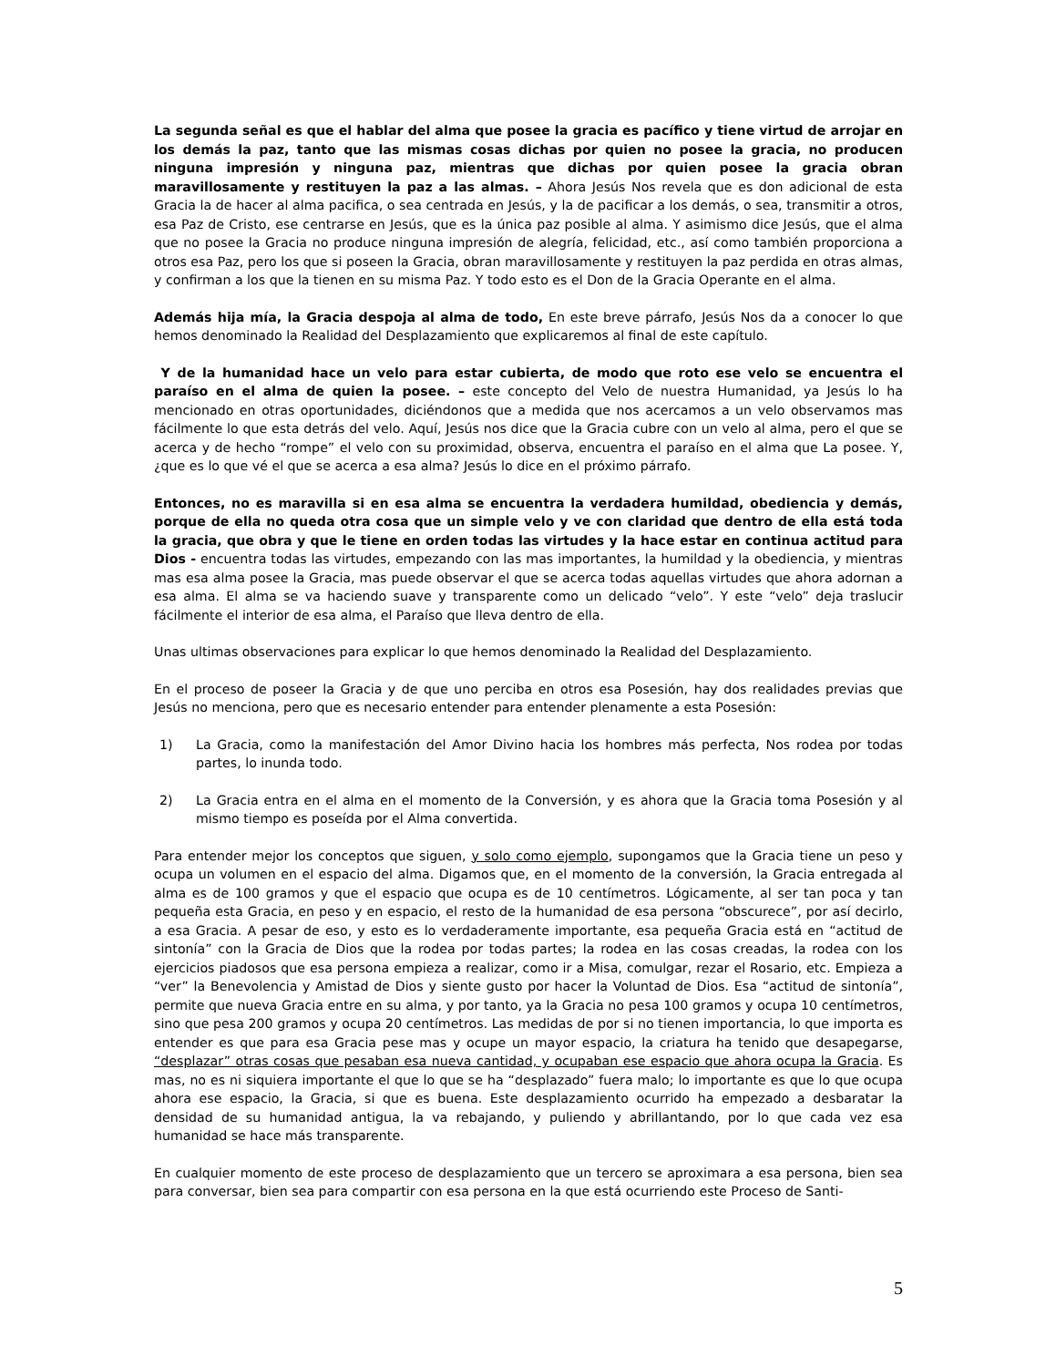La segunda señal es que el hablar del alma que posee la gracia es pacífico y tiene virtud de arrojar en los demás la paz, tanto que las mismas cosas dichas por quien no posee la gracia, no producen ninguna impresión y ninguna paz, mientras que dichas por quien posee la gracia obran maravillosamente y restituyen la paz a las almas. – Ahora Jesús Nos revela que es don adicional de esta Gracia la de hacer al alma pacifica, o sea centrada en Jesús, y la de pacificar a los demás, o sea, transmitir a otros, esa Paz de Cristo, ese centrarse en Jesús, que es la única paz posible al alma. Y asimismo dice Jesús, que el alma que no posee la Gracia no produce ninguna impresión de alegría, felicidad, etc., así como también proporciona a otros esa Paz, pero los que si poseen la Gracia, obran maravillosamente y restituyen la paz perdida en otras almas, y confirman a los que la tienen en su misma Paz. Y todo esto es el Don de la Gracia Operante en el alma.
Además hija mía, la Gracia despoja al alma de todo, En este breve párrafo, Jesús Nos da a conocer lo que hemos denominado la Realidad del Desplazamiento que explicaremos al final de este capítulo.
Y de la humanidad hace un velo para estar cubierta, de modo que roto ese velo se encuentra el paraíso en el alma de quien la posee. – este concepto del Velo de nuestra Humanidad, ya Jesús lo ha mencionado en otras oportunidades, diciéndonos que a medida que nos acercamos a un velo observamos mas fácilmente lo que esta detrás del velo. Aquí, Jesús nos dice que la Gracia cubre con un velo al alma, pero el que se acerca y de hecho “rompe” el velo con su proximidad, observa, encuentra el paraíso en el alma que La posee. Y, ¿que es lo que vé el que se acerca a esa alma? Jesús lo dice en el próximo párrafo.
Entonces, no es maravilla si en esa alma se encuentra la verdadera humildad, obediencia y demás, porque de ella no queda otra cosa que un simple velo y ve con claridad que dentro de ella está toda la gracia, que obra y que le tiene en orden todas las virtudes y la hace estar en continua actitud para Dios - encuentra todas las virtudes, empezando con las mas importantes, la humildad y la obediencia, y mientras mas esa alma posee la Gracia, mas puede observar el que se acerca todas aquellas virtudes que ahora adornan a esa alma. El alma se va haciendo suave y transparente como un delicado “velo”. Y este “velo” deja traslucir fácilmente el interior de esa alma, el Paraíso que lleva dentro de ella.
Unas ultimas observaciones para explicar lo que hemos denominado la Realidad del Desplazamiento.
En el proceso de poseer la Gracia y de que uno perciba en otros esa Posesión, hay dos realidades previas que Jesús no menciona, pero que es necesario entender para entender plenamente a esta Posesión:
1) La Gracia, como la manifestación del Amor Divino hacia los hombres más perfecta, Nos rodea por todas partes, lo inunda todo.
2) La Gracia entra en el alma en el momento de la Conversión, y es ahora que la Gracia toma Posesión y al mismo tiempo es poseída por el Alma convertida.
Para entender mejor los conceptos que siguen, y solo como ejemplo, supongamos que la Gracia tiene un peso y ocupa un volumen en el espacio del alma. Digamos que, en el momento de la conversión, la Gracia entregada al alma es de 100 gramos y que el espacio que ocupa es de 10 centímetros. Lógicamente, al ser tan poca y tan pequeña esta Gracia, en peso y en espacio, el resto de la humanidad de esa persona “obscurece”, por así decirlo, a esa Gracia. A pesar de eso, y esto es lo verdaderamente importante, esa pequeña Gracia está en “actitud de sintonía” con la Gracia de Dios que la rodea por todas partes; la rodea en las cosas creadas, la rodea con los ejercicios piadosos que esa persona empieza a realizar, como ir a Misa, comulgar, rezar el Rosario, etc. Empieza a “ver” la Benevolencia y Amistad de Dios y siente gusto por hacer la Voluntad de Dios. Esa “actitud de sintonía”, permite que nueva Gracia entre en su alma, y por tanto, ya la Gracia no pesa 100 gramos y ocupa 10 centímetros, sino que pesa 200 gramos y ocupa 20 centímetros. Las medidas de por si no tienen importancia, lo que importa es entender es que para esa Gracia pese mas y ocupe un mayor espacio, la criatura ha tenido que desapegarse, “desplazar” otras cosas que pesaban esa nueva cantidad, y ocupaban ese espacio que ahora ocupa la Gracia. Es mas, no es ni siquiera importante el que lo que se ha “desplazado” fuera malo; lo importante es que lo que ocupa ahora ese espacio, la Gracia, si que es buena. Este desplazamiento ocurrido ha empezado a desbaratar la densidad de su humanidad antigua, la va rebajando, y puliendo y abrillantando, por lo que cada vez esa humanidad se hace más transparente.
En cualquier momento de este proceso de desplazamiento que un tercero se aproximara a esa persona, bien sea para conversar, bien sea para compartir con esa persona en la que está ocurriendo este Proceso de Santi-
5